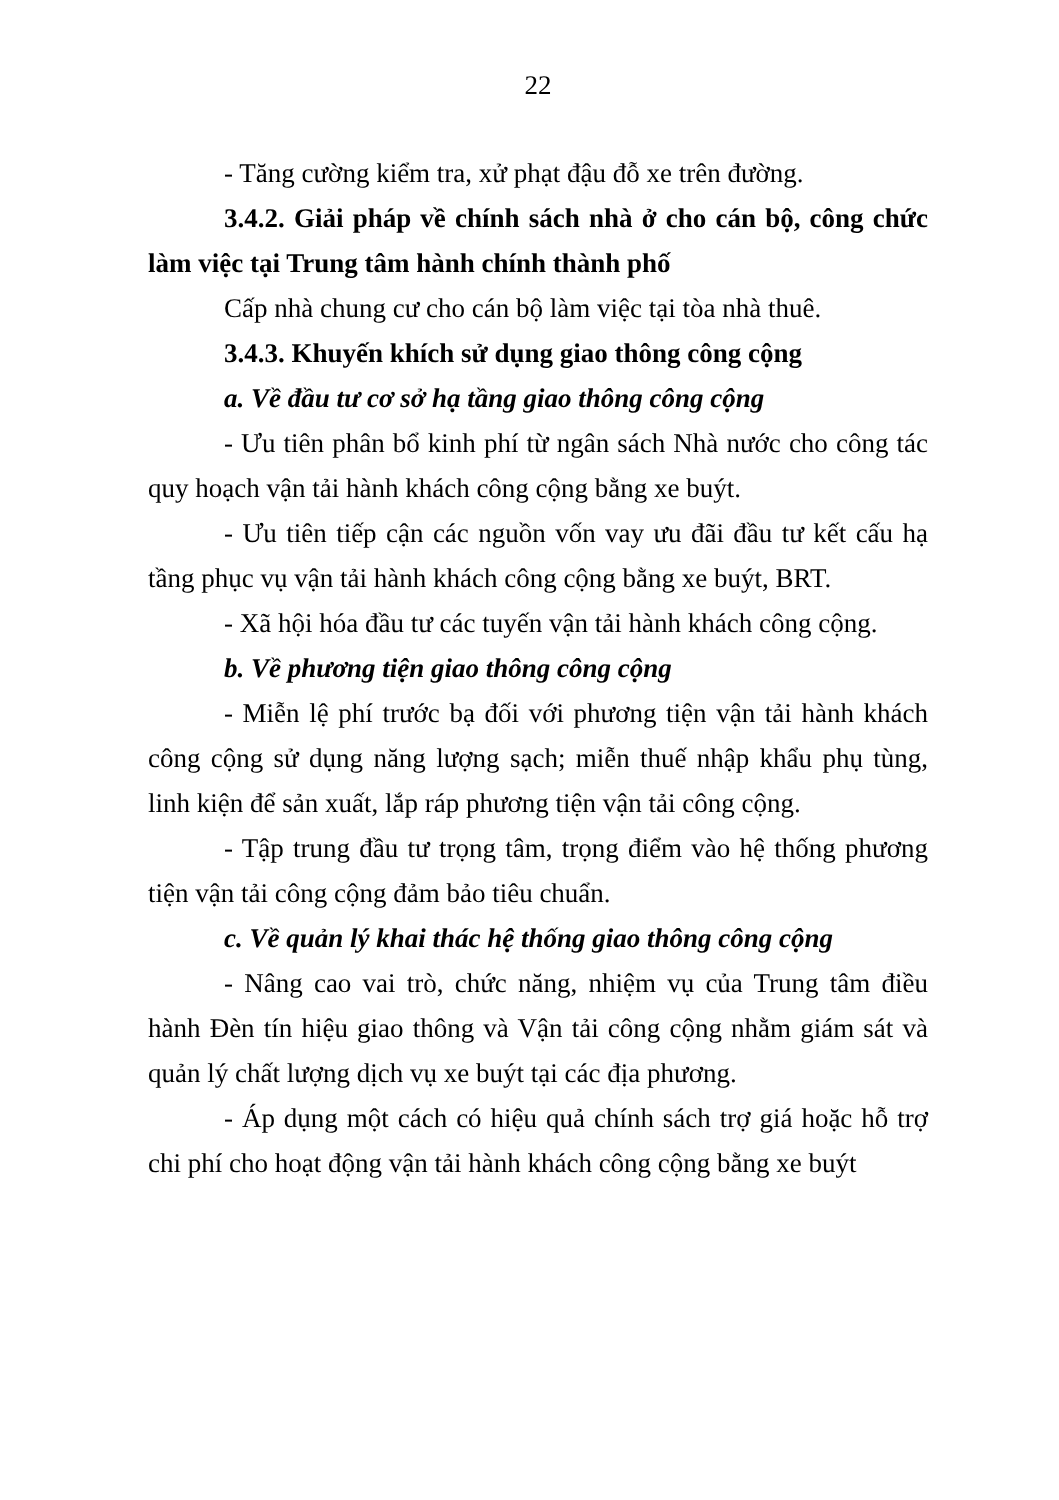22
- Tăng cường kiểm tra, xử phạt đậu đỗ xe trên đường.
3.4.2. Giải pháp về chính sách nhà ở cho cán bộ, công chức làm việc tại Trung tâm hành chính thành phố
Cấp nhà chung cư cho cán bộ làm việc tại tòa nhà thuê.
3.4.3. Khuyến khích sử dụng giao thông công cộng
a. Về đầu tư cơ sở hạ tầng giao thông công cộng
- Ưu tiên phân bổ kinh phí từ ngân sách Nhà nước cho công tác quy hoạch vận tải hành khách công cộng bằng xe buýt.
- Ưu tiên tiếp cận các nguồn vốn vay ưu đãi đầu tư kết cấu hạ tầng phục vụ vận tải hành khách công cộng bằng xe buýt, BRT.
- Xã hội hóa đầu tư các tuyến vận tải hành khách công cộng.
b. Về phương tiện giao thông công cộng
- Miễn lệ phí trước bạ đối với phương tiện vận tải hành khách công cộng sử dụng năng lượng sạch; miễn thuế nhập khẩu phụ tùng, linh kiện để sản xuất, lắp ráp phương tiện vận tải công cộng.
- Tập trung đầu tư trọng tâm, trọng điểm vào hệ thống phương tiện vận tải công cộng đảm bảo tiêu chuẩn.
c. Về quản lý khai thác hệ thống giao thông công cộng
- Nâng cao vai trò, chức năng, nhiệm vụ của Trung tâm điều hành Đèn tín hiệu giao thông và Vận tải công cộng nhằm giám sát và quản lý chất lượng dịch vụ xe buýt tại các địa phương.
- Áp dụng một cách có hiệu quả chính sách trợ giá hoặc hỗ trợ chi phí cho hoạt động vận tải hành khách công cộng bằng xe buýt